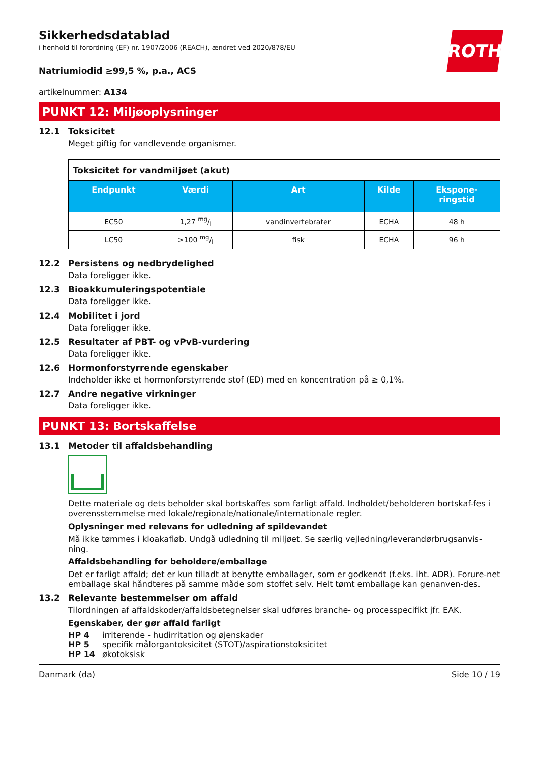ROTH
Sikkerhedsdatablad
i henhold til forordning (EF) nr. 1907/2006 (REACH), ændret ved 2020/878/EU
Natriumiodid ≥99,5 %, p.a., ACS
artikelnummer: A134
PUNKT 12: Miljøoplysninger
12.1 Toksicitet
Meget giftig for vandlevende organismer.
| Toksicitet for vandmiljøet (akut) | | | | |
| --- | --- | --- | --- | --- |
| Endpunkt | Værdi | Art | Kilde | Ekspone- ringstid |
| EC50 | 1,27 mg/l | vandinvertebrater | ECHA | 48 h |
| LC50 | >100 mg/l | fisk | ECHA | 96 h |
12.2 Persistens og nedbrydelighed
Data foreligger ikke.
12.3 Bioakkumuleringspotentiale
Data foreligger ikke.
12.4 Mobilitet i jord
Data foreligger ikke.
12.5 Resultater af PBT- og vPvB-vurdering
Data foreligger ikke.
12.6 Hormonforstyrrende egenskaber
Indeholder ikke et hormonforstyrrende stof (ED) med en koncentration på ≥ 0,1%.
12.7 Andre negative virkninger
Data foreligger ikke.
PUNKT 13: Bortskaffelse
13.1 Metoder til affaldsbehandling
Dette materiale og dets beholder skal bortskaffes som farligt affald. Indholdet/beholderen bortskaf-fes i overensstemmelse med lokale/regionale/nationale/internationale regler.
Oplysninger med relevans for udledning af spildevandet
Må ikke tømmes i kloakafløb. Undgå udledning til miljøet. Se særlig vejledning/leverandørbrugsanvis-ning.
Affaldsbehandling for beholdere/emballage
Det er farligt affald; det er kun tilladt at benytte emballager, som er godkendt (f.eks. iht. ADR). Forure-net emballage skal håndteres på samme måde som stoffet selv. Helt tømt emballage kan genanven-des.
13.2 Relevante bestemmelser om affald
Tilordningen af affaldskoder/affaldsbetegnelser skal udføres branche- og processpecifikt jfr. EAK.
Egenskaber, der gør affald farligt
| HP 4 | irriterende - hudirritation og øjenskader |
| HP 5 | specifik målorgantoksicitet (STOT)/aspirationstoksicitet |
| HP 14 | økotoksisk |
Danmark (da) Side 10 / 19